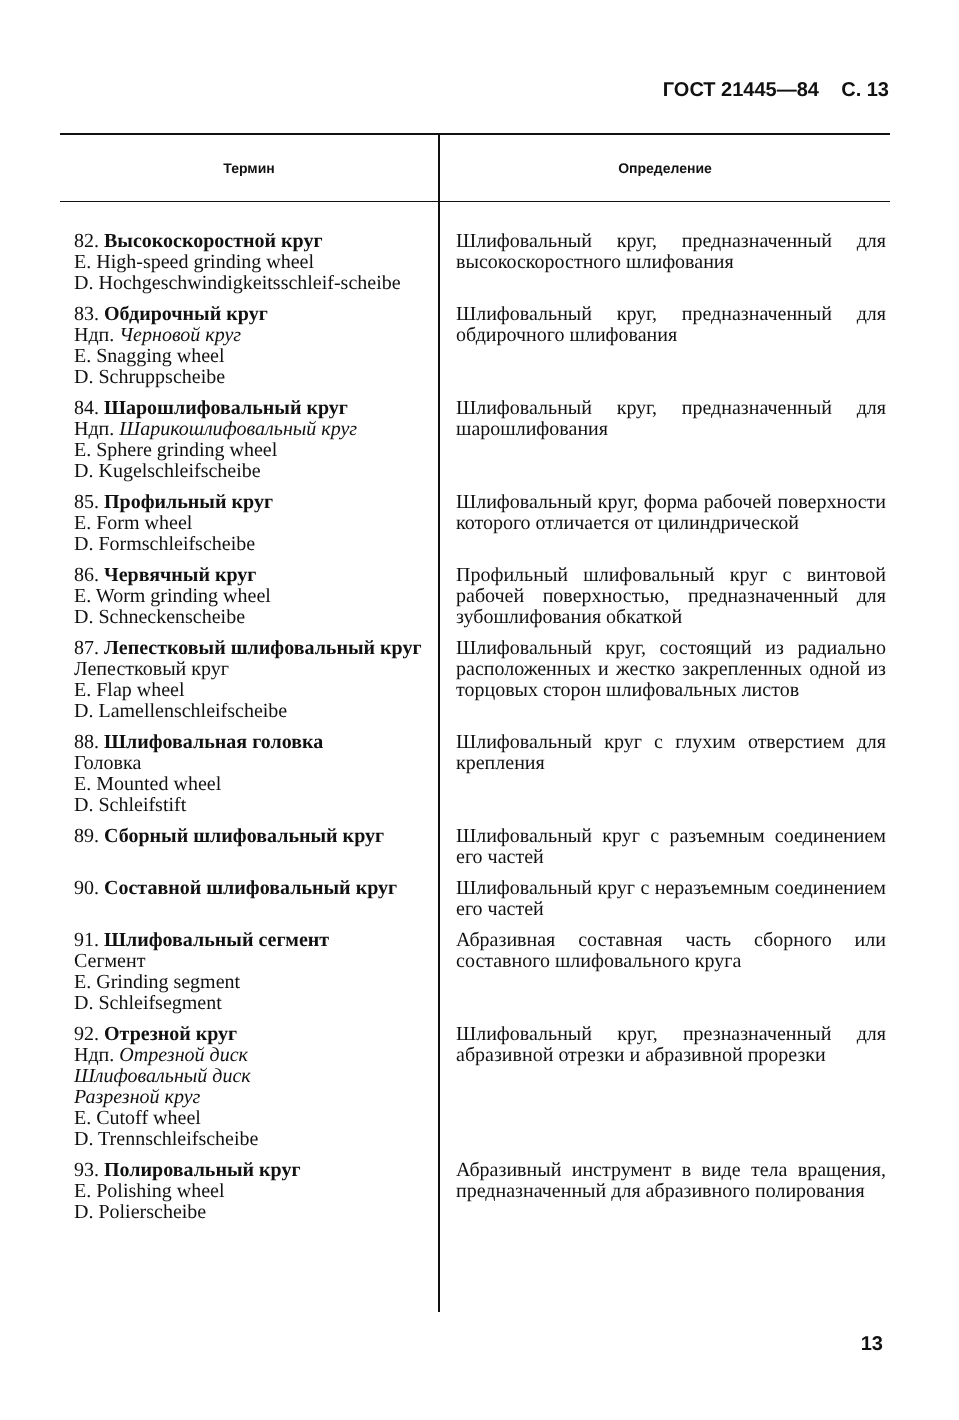ГОСТ 21445—84 С. 13
| Термин | Определение |
| --- | --- |
| 82. Высокоскоростной круг E. High-speed grinding wheel D. Hochgeschwindigkeitsschleif-scheibe | Шлифовальный круг, предназначенный для высокоскоростного шлифования |
| 83. Обдирочный круг Ндп. Черновой круг E. Snagging wheel D. Schruppscheibe | Шлифовальный круг, предназначенный для обдирочного шлифования |
| 84. Шарошлифовальный круг Ндп. Шарикошлифовальный круг E. Sphere grinding wheel D. Kugelschleifscheibe | Шлифовальный круг, предназначенный для шарошлифования |
| 85. Профильный круг E. Form wheel D. Formschleifscheibe | Шлифовальный круг, форма рабочей поверхности которого отличается от цилиндрической |
| 86. Червячный круг E. Worm grinding wheel D. Schneckenscheibe | Профильный шлифовальный круг с винтовой рабочей поверхностью, предназначенный для зубошлифования обкаткой |
| 87. Лепестковый шлифовальный круг Лепестковый круг E. Flap wheel D. Lamellenschleifscheibe | Шлифовальный круг, состоящий из радиально расположенных и жестко закрепленных одной из торцовых сторон шлифовальных листов |
| 88. Шлифовальная головка Головка E. Mounted wheel D. Schleifstift | Шлифовальный круг с глухим отверстием для крепления |
| 89. Сборный шлифовальный круг | Шлифовальный круг с разъемным соединением его частей |
| 90. Составной шлифовальный круг | Шлифовальный круг с неразъемным соединением его частей |
| 91. Шлифовальный сегмент Сегмент E. Grinding segment D. Schleifsegment | Абразивная составная часть сборного или составного шлифовального круга |
| 92. Отрезной круг Ндп. Отрезной диск Шлифовальный диск Разрезной круг E. Cutoff wheel D. Trennschleifscheibe | Шлифовальный круг, презназначенный для абразивной отрезки и абразивной прорезки |
| 93. Полировальный круг E. Polishing wheel D. Polierscheibe | Абразивный инструмент в виде тела вращения, предназначенный для абразивного полирования |
13